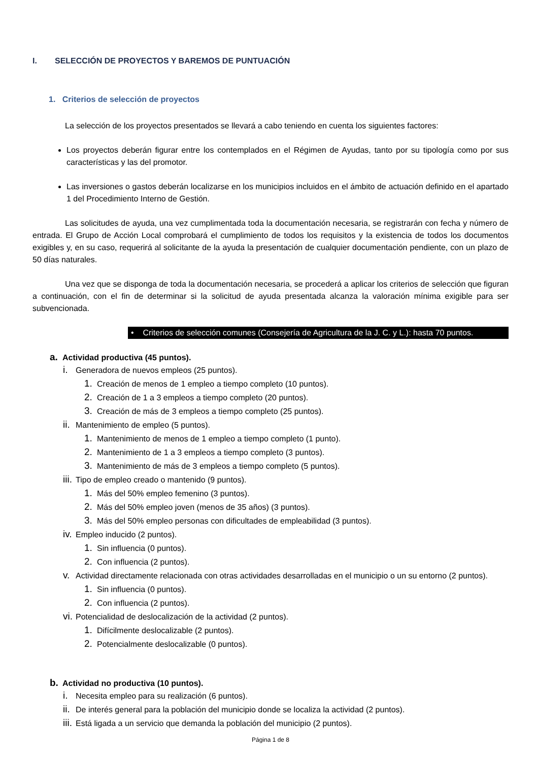I. SELECCIÓN DE PROYECTOS Y BAREMOS DE PUNTUACIÓN
1. Criterios de selección de proyectos
La selección de los proyectos presentados se llevará a cabo teniendo en cuenta los siguientes factores:
Los proyectos deberán figurar entre los contemplados en el Régimen de Ayudas, tanto por su tipología como por sus características y las del promotor.
Las inversiones o gastos deberán localizarse en los municipios incluidos en el ámbito de actuación definido en el apartado 1 del Procedimiento Interno de Gestión.
Las solicitudes de ayuda, una vez cumplimentada toda la documentación necesaria, se registrarán con fecha y número de entrada. El Grupo de Acción Local comprobará el cumplimiento de todos los requisitos y la existencia de todos los documentos exigibles y, en su caso, requerirá al solicitante de la ayuda la presentación de cualquier documentación pendiente, con un plazo de 50 días naturales.
Una vez que se disponga de toda la documentación necesaria, se procederá a aplicar los criterios de selección que figuran a continuación, con el fin de determinar si la solicitud de ayuda presentada alcanza la valoración mínima exigible para ser subvencionada.
• Criterios de selección comunes (Consejería de Agricultura de la J. C. y L.): hasta 70 puntos.
a. Actividad productiva (45 puntos).
i. Generadora de nuevos empleos (25 puntos).
1. Creación de menos de 1 empleo a tiempo completo (10 puntos).
2. Creación de 1 a 3 empleos a tiempo completo (20 puntos).
3. Creación de más de 3 empleos a tiempo completo (25 puntos).
ii. Mantenimiento de empleo (5 puntos).
1. Mantenimiento de menos de 1 empleo a tiempo completo (1 punto).
2. Mantenimiento de 1 a 3 empleos a tiempo completo (3 puntos).
3. Mantenimiento de más de 3 empleos a tiempo completo (5 puntos).
iii. Tipo de empleo creado o mantenido (9 puntos).
1. Más del 50% empleo femenino (3 puntos).
2. Más del 50% empleo joven (menos de 35 años) (3 puntos).
3. Más del 50% empleo personas con dificultades de empleabilidad (3 puntos).
iv. Empleo inducido (2 puntos).
1. Sin influencia (0 puntos).
2. Con influencia (2 puntos).
v. Actividad directamente relacionada con otras actividades desarrolladas en el municipio o un su entorno (2 puntos).
1. Sin influencia (0 puntos).
2. Con influencia (2 puntos).
vi. Potencialidad de deslocalización de la actividad (2 puntos).
1. Difícilmente deslocalizable (2 puntos).
2. Potencialmente deslocalizable (0 puntos).
b. Actividad no productiva (10 puntos).
i. Necesita empleo para su realización (6 puntos).
ii. De interés general para la población del municipio donde se localiza la actividad (2 puntos).
iii. Está ligada a un servicio que demanda la población del municipio (2 puntos).
Página 1 de 8